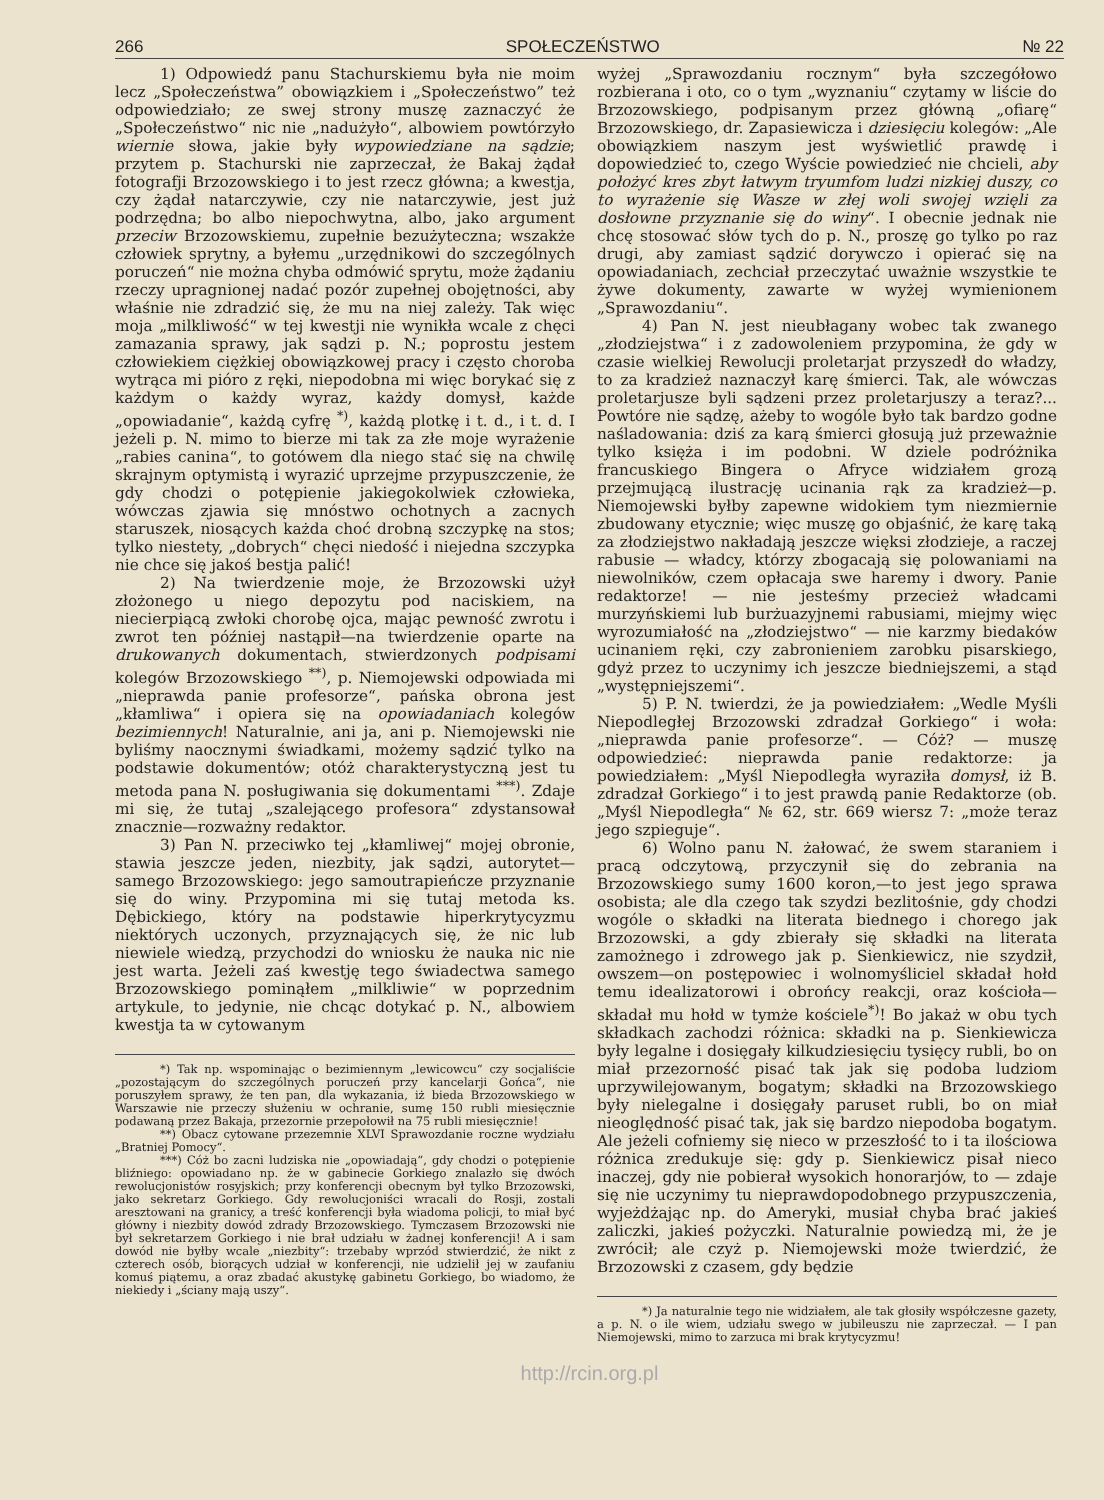266 SPOŁECZEŃSTWO № 22
1) Odpowiedź panu Stachurskiemu była nie moim lecz „Społeczeństwa” obowiązkiem i „Społeczeństwo” też odpowiedziało; ze swej strony muszę zaznaczyć że „Społeczeństwo“ nic nie „nadużyło“, albowiem powtórzyło wiernie słowa, jakie były wypowiedziane na sądzie; przytem p. Stachurski nie zaprzeczał, że Bakaj żądał fotografji Brzozowskiego i to jest rzecz główna; a kwestja, czy żądał natarczywie, czy nie natarczywie, jest już podrzędna; bo albo niepochwytna, albo, jako argument przeciw Brzozowskiemu, zupełnie bezużyteczna; wszakże człowiek sprytny, a byłemu „urzędnikowi do szczególnych poruczeń“ nie można chyba odmówić sprytu, może żądaniu rzeczy upragnionej nadać pozór zupełnej obojętności, aby właśnie nie zdradzić się, że mu na niej zależy. Tak więc moja „milkliwość“ w tej kwestji nie wynikła wcale z chęci zamazania sprawy, jak sądzi p. N.; poprostu jestem człowiekiem ciężkiej obowiązkowej pracy i często choroba wytrąca mi pióro z ręki, niepodobna mi więc borykać się z każdym o każdy wyraz, każdy domysł, każde „opowiadanie“, każdą cyfrę <sup>*)</sup>, każdą plotkę i t. d., i t. d. I jeżeli p. N. mimo to bierze mi tak za złe moje wyrażenie „rabies canina“, to gotówem dla niego stać się na chwilę skrajnym optymistą i wyrazić uprzejme przypuszczenie, że gdy chodzi o potępienie jakiegokolwiek człowieka, wówczas zjawia się mnóstwo ochotnych a zacnych staruszek, niosących każda choć drobną szczypkę na stos; tylko niestety, „dobrych“ chęci niedość i niejedna szczypka nie chce się jakoś bestja palić!
2) Na twierdzenie moje, że Brzozowski użył złożonego u niego depozytu pod naciskiem, na niecierpiącą zwłoki chorobę ojca, mając pewność zwrotu i zwrot ten później nastąpił—na twierdzenie oparte na drukowanych dokumentach, stwierdzonych podpisami kolegów Brzozowskiego <sup>**)</sup>, p. Niemojewski odpowiada mi „nieprawda panie profesorze“, pańska obrona jest „kłamliwa“ i opiera się na opowiadaniach kolegów bezimiennych! Naturalnie, ani ja, ani p. Niemojewski nie byliśmy naocznymi świadkami, możemy sądzić tylko na podstawie dokumentów; otóż charakterystyczną jest tu metoda pana N. posługiwania się dokumentami <sup>***)</sup>. Zdaje mi się, że tutaj „szalejącego profesora“ zdystansował znacznie—rozważny redaktor.
3) Pan N. przeciwko tej „kłamliwej“ mojej obronie, stawia jeszcze jeden, niezbity, jak sądzi, autorytet—samego Brzozowskiego: jego samoutrapieńcze przyznanie się do winy. Przypomina mi się tutaj metoda ks. Dębickiego, który na podstawie hiperkrytycyzmu niektórych uczonych, przyznających się, że nic lub niewiele wiedzą, przychodzi do wniosku że nauka nic nie jest warta. Jeżeli zaś kwestję tego świadectwa samego Brzozowskiego pominąłem „milkliwie“ w poprzednim artykule, to jedynie, nie chcąc dotykać p. N., albowiem kwestja ta w cytowanym
*) Tak np. wspominając o bezimiennym „lewicowcu“ czy socjaliście „pozostającym do szczególnych poruczeń przy kancelarji Gońca“, nie poruszyłem sprawy, że ten pan, dla wykazania, iż bieda Brzozowskiego w Warszawie nie przeczy służeniu w ochranie, sumę 150 rubli miesięcznie podawaną przez Bakaja, przezornie przepołowił na 75 rubli miesięcznie!
**) Obacz cytowane przezemnie XLVI Sprawozdanie roczne wydziału „Bratniej Pomocy“.
***) Cóż bo zacni ludziska nie „opowiadają“, gdy chodzi o potępienie bliźniego: opowiadano np. że w gabinecie Gorkiego znalazło się dwóch rewolucjonistów rosyjskich; przy konferencji obecnym był tylko Brzozowski, jako sekretarz Gorkiego. Gdy rewolucjoniści wracali do Rosji, zostali aresztowani na granicy, a treść konferencji była wiadoma policji, to miał być główny i niezbity dowód zdrady Brzozowskiego. Tymczasem Brzozowski nie był sekretarzem Gorkiego i nie brał udziału w żadnej konferencji! A i sam dowód nie byłby wcale „niezbity“: trzebaby wprzód stwierdzić, że nikt z czterech osób, biorących udział w konferencji, nie udzielił jej w zaufaniu komuś piątemu, a oraz zbadać akustykę gabinetu Gorkiego, bo wiadomo, że niekiedy i „ściany mają uszy“.
wyżej „Sprawozdaniu rocznym“ była szczegółowo rozbierana i oto, co o tym „wyznaniu“ czytamy w liście do Brzozowskiego, podpisanym przez główną „ofiarę“ Brzozowskiego, dr. Zapasiewicza i dziesięciu kolegów: „Ale obowiązkiem naszym jest wyświetlić prawdę i dopowiedzieć to, czego Wyście powiedzieć nie chcieli, aby położyć kres zbyt łatwym tryumfom ludzi nizkiej duszy, co to wyrażenie się Wasze w złej woli swojej wzięli za dosłowne przyznanie się do winy“. I obecnie jednak nie chcę stosować słów tych do p. N., proszę go tylko po raz drugi, aby zamiast sądzić dorywczo i opierać się na opowiadaniach, zechciał przeczytać uważnie wszystkie te żywe dokumenty, zawarte w wyżej wymienionem „Sprawozdaniu“.
4) Pan N. jest nieubłagany wobec tak zwanego „złodziejstwa“ i z zadowoleniem przypomina, że gdy w czasie wielkiej Rewolucji proletarjat przyszedł do władzy, to za kradzież naznaczył karę śmierci. Tak, ale wówczas proletarjusze byli sądzeni przez proletarjuszy a teraz?... Powtóre nie sądzę, ażeby to wogóle było tak bardzo godne naśladowania: dziś za karą śmierci głosują już przeważnie tylko księża i im podobni. W dziele podróżnika francuskiego Bingera o Afryce widziałem grozą przejmującą ilustrację ucinania rąk za kradzież—p. Niemojewski byłby zapewne widokiem tym niezmiernie zbudowany etycznie; więc muszę go objaśnić, że karę taką za złodziejstwo nakładają jeszcze więksi złodzieje, a raczej rabusie — władcy, którzy zbogacają się polowaniami na niewolników, czem opłacaja swe haremy i dwory. Panie redaktorze! — nie jesteśmy przecież władcami murzyńskiemi lub burżuazyjnemi rabusiami, miejmy więc wyrozumiałość na „złodziejstwo“ — nie karzmy biedaków ucinaniem ręki, czy zabronieniem zarobku pisarskiego, gdyż przez to uczynimy ich jeszcze biedniejszemi, a stąd „występniejszemi“.
5) P. N. twierdzi, że ja powiedziałem: „Wedle Myśli Niepodległej Brzozowski zdradzał Gorkiego“ i woła: „nieprawda panie profesorze“. — Cóż? — muszę odpowiedzieć: nieprawda panie redaktorze: ja powiedziałem: „Myśl Niepodległa wyraziła domysł, iż B. zdradzał Gorkiego“ i to jest prawdą panie Redaktorze (ob. „Myśl Niepodległa“ № 62, str. 669 wiersz 7: „może teraz jego szpieguje“.
6) Wolno panu N. żałować, że swem staraniem i pracą odczytową, przyczynił się do zebrania na Brzozowskiego sumy 1600 koron,—to jest jego sprawa osobista; ale dla czego tak szydzi bezlitośnie, gdy chodzi wogóle o składki na literata biednego i chorego jak Brzozowski, a gdy zbierały się składki na literata zamożnego i zdrowego jak p. Sienkiewicz, nie szydził, owszem—on postępowiec i wolnomyśliciel składał hołd temu idealizatorowi i obrońcy reakcji, oraz kościoła—składał mu hołd w tymże kościele<sup>*)</sup>! Bo jakaż w obu tych składkach zachodzi różnica: składki na p. Sienkiewicza były legalne i dosięgały kilkudziesięciu tysięcy rubli, bo on miał przezorność pisać tak jak się podoba ludziom uprzywilejowanym, bogatym; składki na Brzozowskiego były nielegalne i dosięgały paruset rubli, bo on miał nieoględność pisać tak, jak się bardzo niepodoba bogatym. Ale jeżeli cofniemy się nieco w przeszłość to i ta ilościowa różnica zredukuje się: gdy p. Sienkiewicz pisał nieco inaczej, gdy nie pobierał wysokich honorarjów, to — zdaje się nie uczynimy tu nieprawdopodobnego przypuszczenia, wyjeżdżając np. do Ameryki, musiał chyba brać jakieś zaliczki, jakieś pożyczki. Naturalnie powiedzą mi, że je zwrócił; ale czyż p. Niemojewski może twierdzić, że Brzozowski z czasem, gdy będzie
*) Ja naturalnie tego nie widziałem, ale tak głosiły współczesne gazety, a p. N. o ile wiem, udziału swego w jubileuszu nie zaprzeczał. — I pan Niemojewski, mimo to zarzuca mi brak krytycyzmu!
http://rcin.org.pl